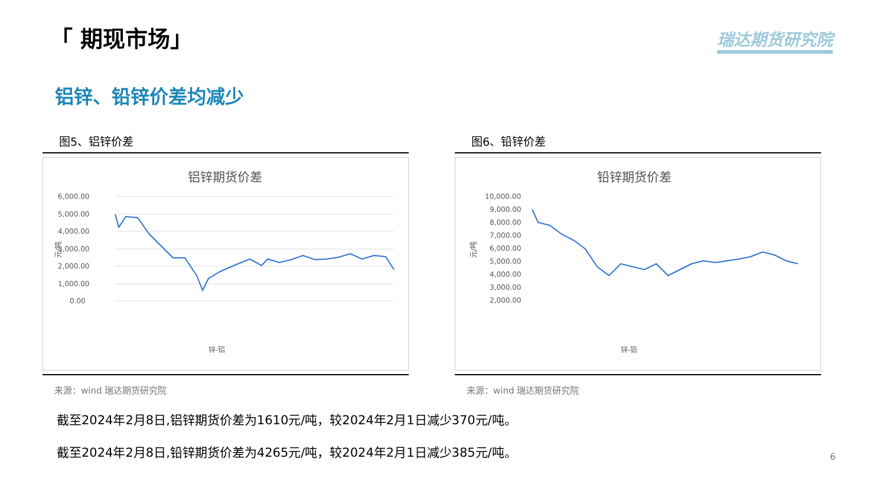「 期现市场」 瑞达期货研究院
铝锌、铅锌价差均减少
图5、铝锌价差
铝锌期货价差
6,000.00
5,000.00
4,000.00
3,000.00
2,000.00
1,000.00
0.00
元/吨
锌-铝
来源：wind 瑞达期货研究院
图6、铅锌价差
铅锌期货价差
10,000.00
9,000.00
8,000.00
7,000.00
6,000.00
5,000.00
4,000.00
3,000.00
2,000.00
元/吨
锌-铅
来源：wind 瑞达期货研究院
截至2024年2月8日,铝锌期货价差为1610元/吨，较2024年2月1日减少370元/吨。
截至2024年2月8日,铅锌期货价差为4265元/吨，较2024年2月1日减少385元/吨。
6